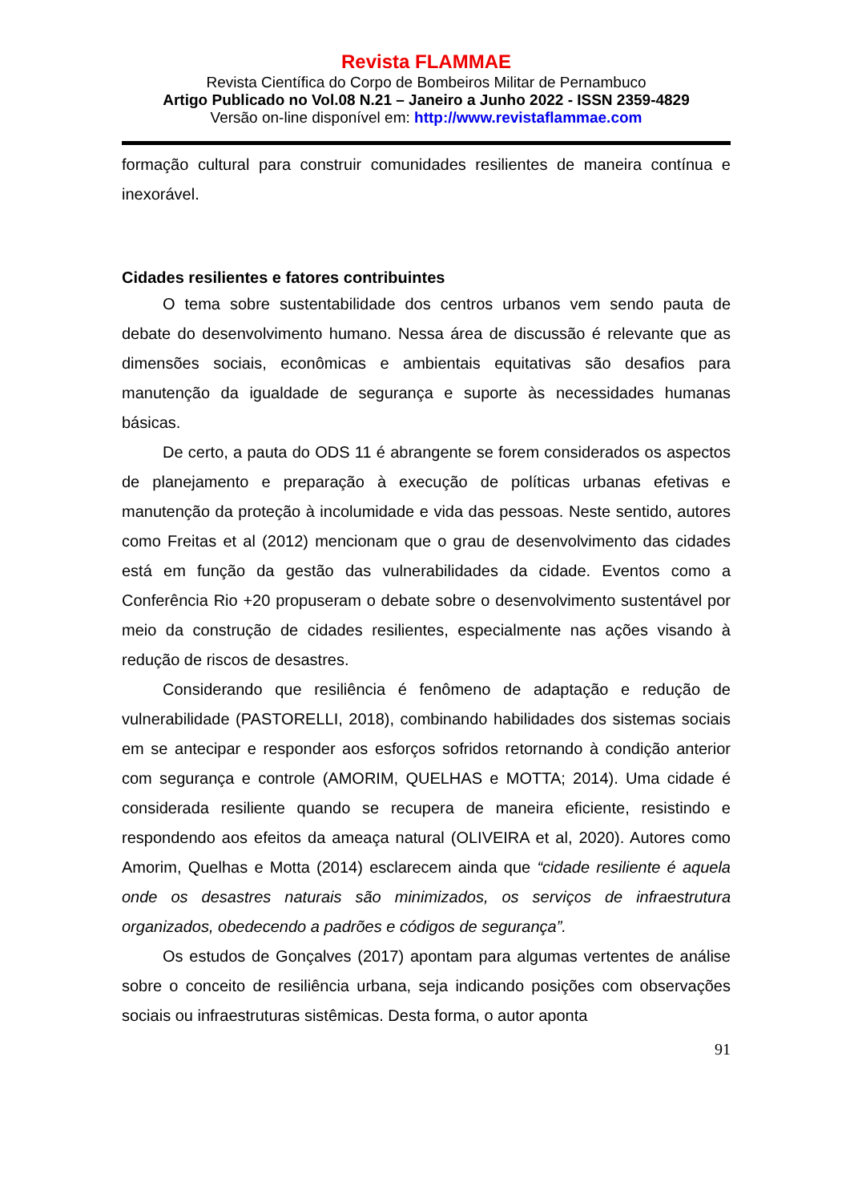Revista FLAMMAE
Revista Científica do Corpo de Bombeiros Militar de Pernambuco
Artigo Publicado no Vol.08 N.21 – Janeiro a Junho 2022 - ISSN 2359-4829
Versão on-line disponível em: http://www.revistaflammae.com
formação cultural para construir comunidades resilientes de maneira contínua e inexorável.
Cidades resilientes e fatores contribuintes
O tema sobre sustentabilidade dos centros urbanos vem sendo pauta de debate do desenvolvimento humano. Nessa área de discussão é relevante que as dimensões sociais, econômicas e ambientais equitativas são desafios para manutenção da igualdade de segurança e suporte às necessidades humanas básicas.
De certo, a pauta do ODS 11 é abrangente se forem considerados os aspectos de planejamento e preparação à execução de políticas urbanas efetivas e manutenção da proteção à incolumidade e vida das pessoas. Neste sentido, autores como Freitas et al (2012) mencionam que o grau de desenvolvimento das cidades está em função da gestão das vulnerabilidades da cidade. Eventos como a Conferência Rio +20 propuseram o debate sobre o desenvolvimento sustentável por meio da construção de cidades resilientes, especialmente nas ações visando à redução de riscos de desastres.
Considerando que resiliência é fenômeno de adaptação e redução de vulnerabilidade (PASTORELLI, 2018), combinando habilidades dos sistemas sociais em se antecipar e responder aos esforços sofridos retornando à condição anterior com segurança e controle (AMORIM, QUELHAS e MOTTA; 2014). Uma cidade é considerada resiliente quando se recupera de maneira eficiente, resistindo e respondendo aos efeitos da ameaça natural (OLIVEIRA et al, 2020). Autores como Amorim, Quelhas e Motta (2014) esclarecem ainda que “cidade resiliente é aquela onde os desastres naturais são minimizados, os serviços de infraestrutura organizados, obedecendo a padrões e códigos de segurança”.
Os estudos de Gonçalves (2017) apontam para algumas vertentes de análise sobre o conceito de resiliência urbana, seja indicando posições com observações sociais ou infraestruturas sistêmicas. Desta forma, o autor aponta
91